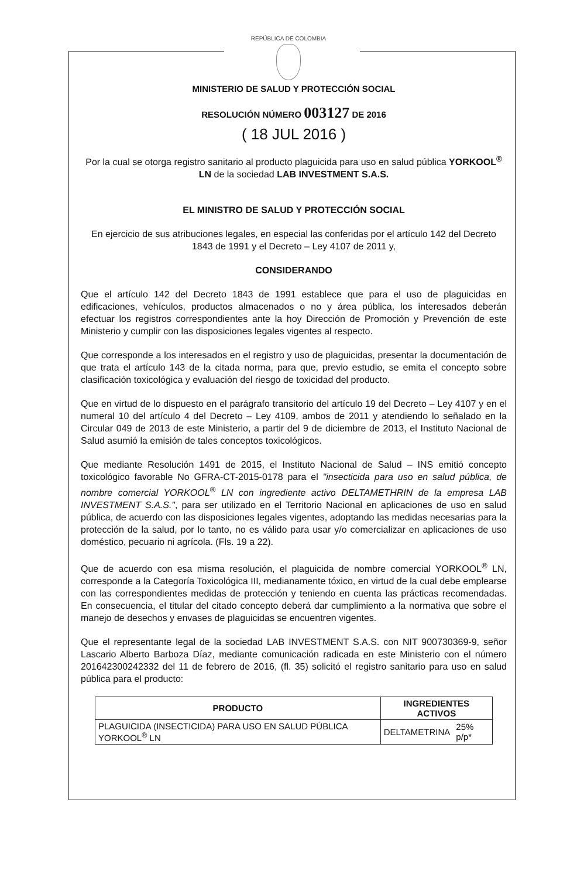REPÚBLICA DE COLOMBIA
MINISTERIO DE SALUD Y PROTECCIÓN SOCIAL
RESOLUCIÓN NÚMERO 003127 DE 2016
( 18 JUL 2016 )
Por la cual se otorga registro sanitario al producto plaguicida para uso en salud pública YORKOOL<sup>®</sup> LN de la sociedad LAB INVESTMENT S.A.S.
EL MINISTRO DE SALUD Y PROTECCIÓN SOCIAL
En ejercicio de sus atribuciones legales, en especial las conferidas por el artículo 142 del Decreto 1843 de 1991 y el Decreto – Ley 4107 de 2011 y,
CONSIDERANDO
Que el artículo 142 del Decreto 1843 de 1991 establece que para el uso de plaguicidas en edificaciones, vehículos, productos almacenados o no y área pública, los interesados deberán efectuar los registros correspondientes ante la hoy Dirección de Promoción y Prevención de este Ministerio y cumplir con las disposiciones legales vigentes al respecto.
Que corresponde a los interesados en el registro y uso de plaguicidas, presentar la documentación de que trata el artículo 143 de la citada norma, para que, previo estudio, se emita el concepto sobre clasificación toxicológica y evaluación del riesgo de toxicidad del producto.
Que en virtud de lo dispuesto en el parágrafo transitorio del artículo 19 del Decreto – Ley 4107 y en el numeral 10 del artículo 4 del Decreto – Ley 4109, ambos de 2011 y atendiendo lo señalado en la Circular 049 de 2013 de este Ministerio, a partir del 9 de diciembre de 2013, el Instituto Nacional de Salud asumió la emisión de tales conceptos toxicológicos.
Que mediante Resolución 1491 de 2015, el Instituto Nacional de Salud – INS emitió concepto toxicológico favorable No GFRA-CT-2015-0178 para el "insecticida para uso en salud pública, de nombre comercial YORKOOL<sup>®</sup> LN con ingrediente activo DELTAMETHRIN de la empresa LAB INVESTMENT S.A.S.", para ser utilizado en el Territorio Nacional en aplicaciones de uso en salud pública, de acuerdo con las disposiciones legales vigentes, adoptando las medidas necesarias para la protección de la salud, por lo tanto, no es válido para usar y/o comercializar en aplicaciones de uso doméstico, pecuario ni agrícola. (Fls. 19 a 22).
Que de acuerdo con esa misma resolución, el plaguicida de nombre comercial YORKOOL<sup>®</sup> LN, corresponde a la Categoría Toxicológica III, medianamente tóxico, en virtud de la cual debe emplearse con las correspondientes medidas de protección y teniendo en cuenta las prácticas recomendadas. En consecuencia, el titular del citado concepto deberá dar cumplimiento a la normativa que sobre el manejo de desechos y envases de plaguicidas se encuentren vigentes.
Que el representante legal de la sociedad LAB INVESTMENT S.A.S. con NIT 900730369-9, señor Lascario Alberto Barboza Díaz, mediante comunicación radicada en este Ministerio con el número 201642300242332 del 11 de febrero de 2016, (fl. 35) solicitó el registro sanitario para uso en salud pública para el producto:
| PRODUCTO | INGREDIENTES ACTIVOS | |
| --- | --- | --- |
| PLAGUICIDA (INSECTICIDA) PARA USO EN SALUD PÚBLICA YORKOOL<sup>®</sup> LN | DELTAMETRINA | 25% p/p* |